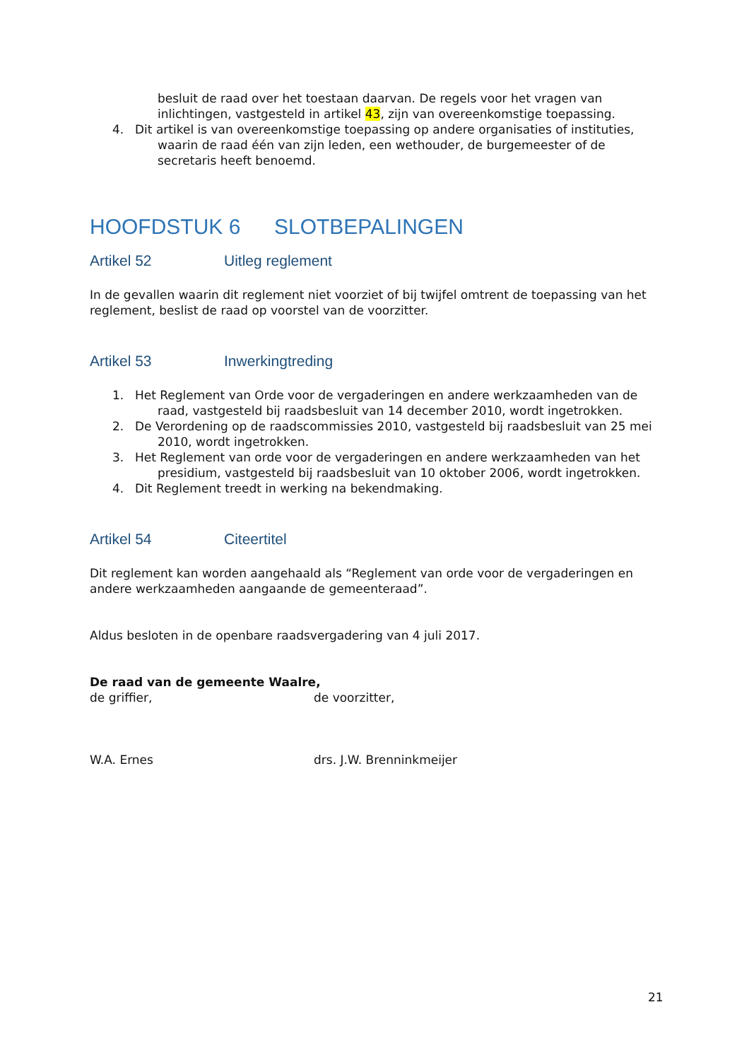besluit de raad over het toestaan daarvan. De regels voor het vragen van inlichtingen, vastgesteld in artikel 43, zijn van overeenkomstige toepassing.
4. Dit artikel is van overeenkomstige toepassing op andere organisaties of instituties, waarin de raad één van zijn leden, een wethouder, de burgemeester of de secretaris heeft benoemd.
HOOFDSTUK 6 SLOTBEPALINGEN
Artikel 52 Uitleg reglement
In de gevallen waarin dit reglement niet voorziet of bij twijfel omtrent de toepassing van het reglement, beslist de raad op voorstel van de voorzitter.
Artikel 53 Inwerkingtreding
1. Het Reglement van Orde voor de vergaderingen en andere werkzaamheden van de raad, vastgesteld bij raadsbesluit van 14 december 2010, wordt ingetrokken.
2. De Verordening op de raadscommissies 2010, vastgesteld bij raadsbesluit van 25 mei 2010, wordt ingetrokken.
3. Het Reglement van orde voor de vergaderingen en andere werkzaamheden van het presidium, vastgesteld bij raadsbesluit van 10 oktober 2006, wordt ingetrokken.
4. Dit Reglement treedt in werking na bekendmaking.
Artikel 54 Citeertitel
Dit reglement kan worden aangehaald als “Reglement van orde voor de vergaderingen en andere werkzaamheden aangaande de gemeenteraad”.
Aldus besloten in de openbare raadsvergadering van 4 juli 2017.
De raad van de gemeente Waalre,
de griffier, de voorzitter,
W.A. Ernes drs. J.W. Brenninkmeijer
21